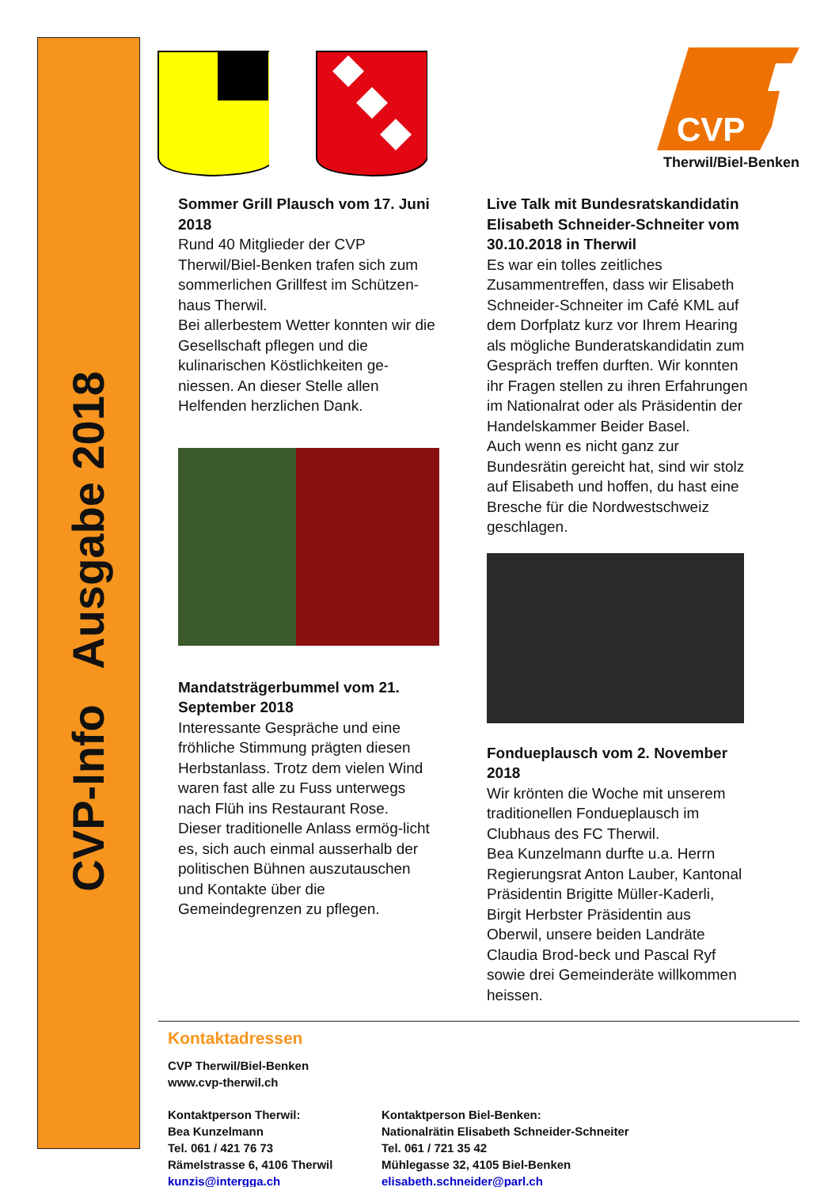CVP-Info Ausgabe 2018
CVP
Therwil/Biel-Benken
Sommer Grill Plausch vom 17. Juni 2018
Rund 40 Mitglieder der CVP Therwil/Biel-Benken trafen sich zum sommerlichen Grillfest im Schützen-haus Therwil.
Bei allerbestem Wetter konnten wir die Gesellschaft pflegen und die kulinarischen Köstlichkeiten ge-niessen. An dieser Stelle allen Helfenden herzlichen Dank.
Mandatsträgerbummel vom 21. September 2018
Interessante Gespräche und eine fröhliche Stimmung prägten diesen Herbstanlass. Trotz dem vielen Wind waren fast alle zu Fuss unterwegs nach Flüh ins Restaurant Rose.
Dieser traditionelle Anlass ermög-licht es, sich auch einmal ausserhalb der politischen Bühnen auszutauschen und Kontakte über die Gemeindegrenzen zu pflegen.
Live Talk mit Bundesratskandidatin Elisabeth Schneider-Schneiter vom 30.10.2018 in Therwil
Es war ein tolles zeitliches Zusammentreffen, dass wir Elisabeth Schneider-Schneiter im Café KML auf dem Dorfplatz kurz vor Ihrem Hearing als mögliche Bunderatskandidatin zum Gespräch treffen durften. Wir konnten ihr Fragen stellen zu ihren Erfahrungen im Nationalrat oder als Präsidentin der Handelskammer Beider Basel.
Auch wenn es nicht ganz zur Bundesrätin gereicht hat, sind wir stolz auf Elisabeth und hoffen, du hast eine Bresche für die Nordwestschweiz geschlagen.
Fondueplausch vom 2. November 2018
Wir krönten die Woche mit unserem traditionellen Fondueplausch im Clubhaus des FC Therwil.
Bea Kunzelmann durfte u.a. Herrn Regierungsrat Anton Lauber, Kantonal Präsidentin Brigitte Müller-Kaderli, Birgit Herbster Präsidentin aus Oberwil, unsere beiden Landräte Claudia Brod-beck und Pascal Ryf sowie drei Gemeinderäte willkommen heissen.
Kontaktadressen
CVP Therwil/Biel-Benken
www.cvp-therwil.ch
Kontaktperson Therwil:
Bea Kunzelmann
Tel. 061 / 421 76 73
Rämelstrasse 6, 4106 Therwil
kunzis@intergga.ch
Kontaktperson Biel-Benken:
Nationalrätin Elisabeth Schneider-Schneiter
Tel. 061 / 721 35 42
Mühlegasse 32, 4105 Biel-Benken
elisabeth.schneider@parl.ch